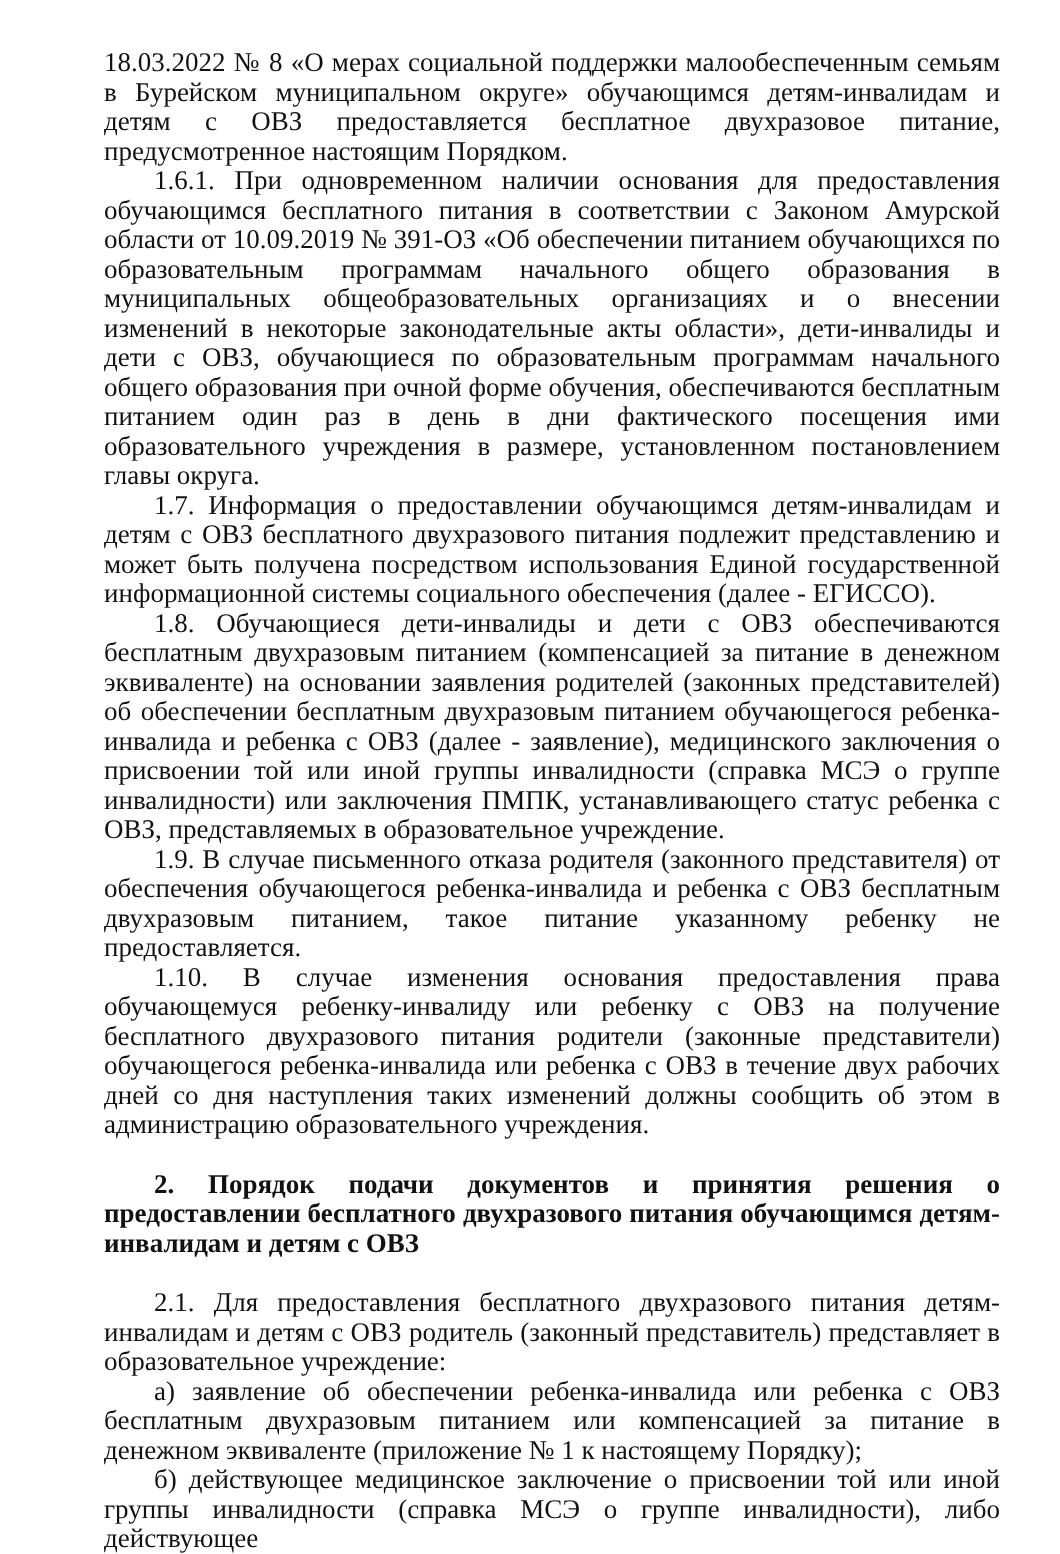18.03.2022 № 8 «О мерах социальной поддержки малообеспеченным семьям в Бурейском муниципальном округе» обучающимся детям-инвалидам и детям с ОВЗ предоставляется бесплатное двухразовое питание, предусмотренное настоящим Порядком.
1.6.1. При одновременном наличии основания для предоставления обучающимся бесплатного питания в соответствии с Законом Амурской области от 10.09.2019 № 391-ОЗ «Об обеспечении питанием обучающихся по образовательным программам начального общего образования в муниципальных общеобразовательных организациях и о внесении изменений в некоторые законодательные акты области», дети-инвалиды и дети с ОВЗ, обучающиеся по образовательным программам начального общего образования при очной форме обучения, обеспечиваются бесплатным питанием один раз в день в дни фактического посещения ими образовательного учреждения в размере, установленном постановлением главы округа.
1.7. Информация о предоставлении обучающимся детям-инвалидам и детям с ОВЗ бесплатного двухразового питания подлежит представлению и может быть получена посредством использования Единой государственной информационной системы социального обеспечения (далее - ЕГИССО).
1.8. Обучающиеся дети-инвалиды и дети с ОВЗ обеспечиваются бесплатным двухразовым питанием (компенсацией за питание в денежном эквиваленте) на основании заявления родителей (законных представителей) об обеспечении бесплатным двухразовым питанием обучающегося ребенка-инвалида и ребенка с ОВЗ (далее - заявление), медицинского заключения о присвоении той или иной группы инвалидности (справка МСЭ о группе инвалидности) или заключения ПМПК, устанавливающего статус ребенка с ОВЗ, представляемых в образовательное учреждение.
1.9. В случае письменного отказа родителя (законного представителя) от обеспечения обучающегося ребенка-инвалида и ребенка с ОВЗ бесплатным двухразовым питанием, такое питание указанному ребенку не предоставляется.
1.10. В случае изменения основания предоставления права обучающемуся ребенку-инвалиду или ребенку с ОВЗ на получение бесплатного двухразового питания родители (законные представители) обучающегося ребенка-инвалида или ребенка с ОВЗ в течение двух рабочих дней со дня наступления таких изменений должны сообщить об этом в администрацию образовательного учреждения.
2. Порядок подачи документов и принятия решения о предоставлении бесплатного двухразового питания обучающимся детям-инвалидам и детям с ОВЗ
2.1. Для предоставления бесплатного двухразового питания детям-инвалидам и детям с ОВЗ родитель (законный представитель) представляет в образовательное учреждение:
а) заявление об обеспечении ребенка-инвалида или ребенка с ОВЗ бесплатным двухразовым питанием или компенсацией за питание в денежном эквиваленте (приложение № 1 к настоящему Порядку);
б) действующее медицинское заключение о присвоении той или иной группы инвалидности (справка МСЭ о группе инвалидности), либо действующее